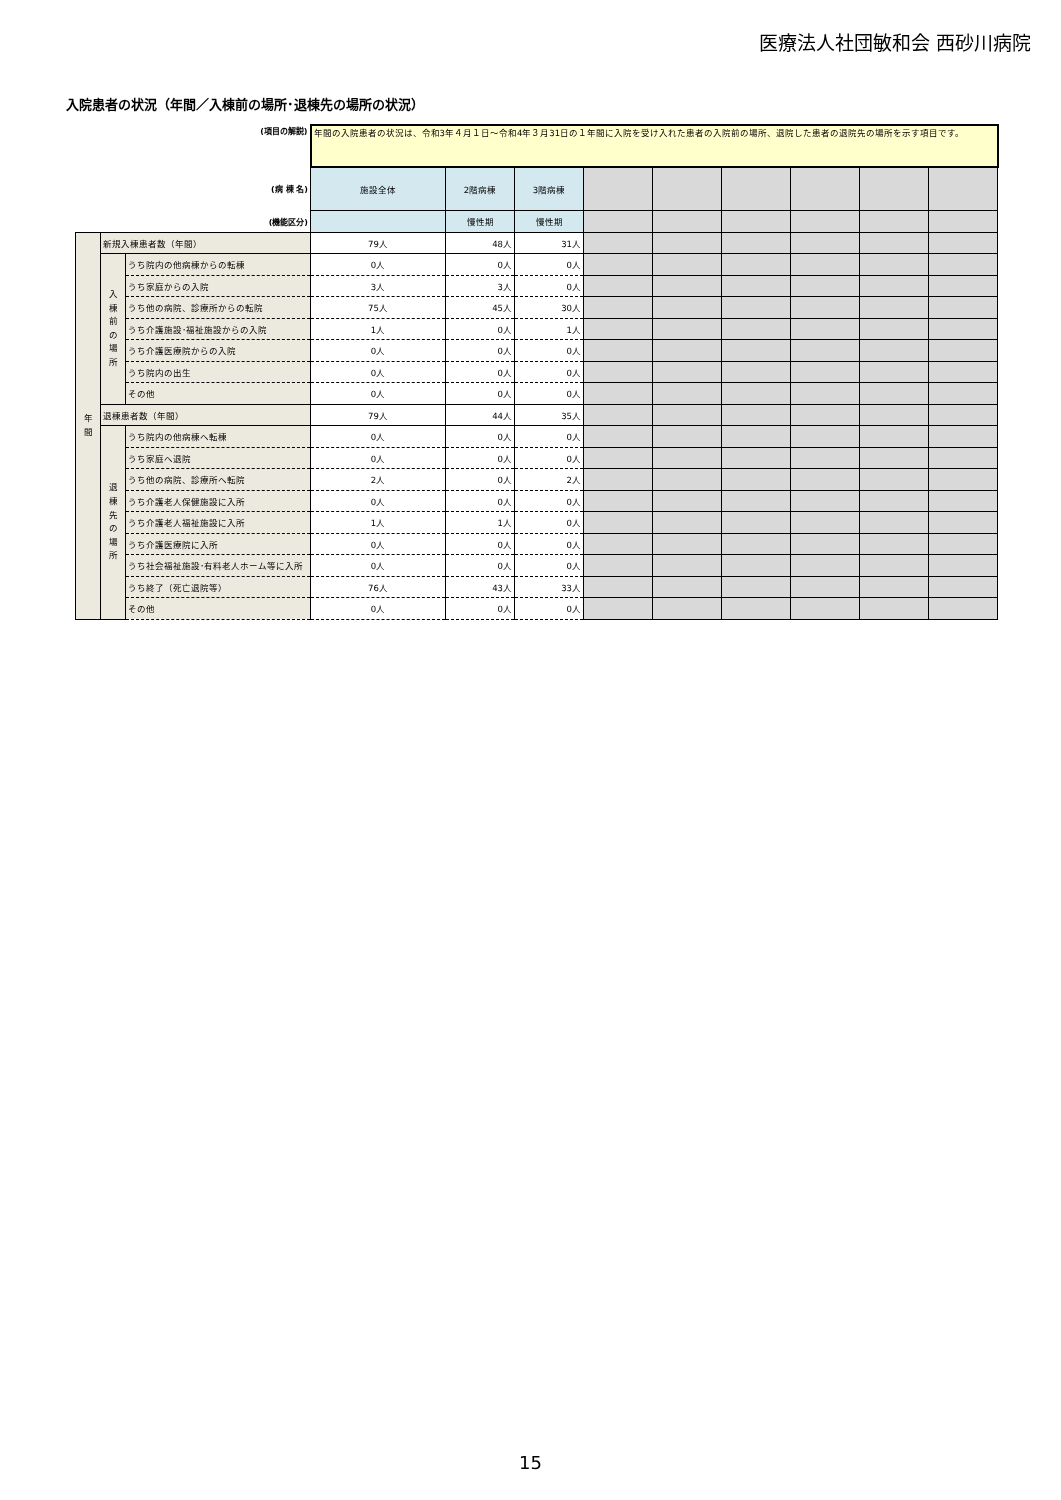医療法人社団敏和会 西砂川病院
入院患者の状況（年間／入棟前の場所･退棟先の場所の状況）
| (項目の解説) | | | 年間の入院患者の状況は、令和3年４月１日～令和4年３月31日の１年間に入院を受け入れた患者の入院前の場所、退院した患者の退院先の場所を示す項目です。 | | | | | | | | |
| (病 棟 名) | | | 施設全体 | 2階病棟 | 3階病棟 | | | | | | |
| (機能区分) | | | | 慢性期 | 慢性期 | | | | | | |
| 年 間 | 新規入棟患者数（年間） | | 79人 | 48人 | 31人 | | | | | | |
| | 入 棟 前 の 場 所 | うち院内の他病棟からの転棟 | 0人 | 0人 | 0人 | | | | | | |
| | | うち家庭からの入院 | 3人 | 3人 | 0人 | | | | | | |
| | | うち他の病院、診療所からの転院 | 75人 | 45人 | 30人 | | | | | | |
| | | うち介護施設･福祉施設からの入院 | 1人 | 0人 | 1人 | | | | | | |
| | | うち介護医療院からの入院 | 0人 | 0人 | 0人 | | | | | | |
| | | うち院内の出生 | 0人 | 0人 | 0人 | | | | | | |
| | | その他 | 0人 | 0人 | 0人 | | | | | | |
| | 退棟患者数（年間） | | 79人 | 44人 | 35人 | | | | | | |
| | 退 棟 先 の 場 所 | うち院内の他病棟へ転棟 | 0人 | 0人 | 0人 | | | | | | |
| | | うち家庭へ退院 | 0人 | 0人 | 0人 | | | | | | |
| | | うち他の病院、診療所へ転院 | 2人 | 0人 | 2人 | | | | | | |
| | | うち介護老人保健施設に入所 | 0人 | 0人 | 0人 | | | | | | |
| | | うち介護老人福祉施設に入所 | 1人 | 1人 | 0人 | | | | | | |
| | | うち介護医療院に入所 | 0人 | 0人 | 0人 | | | | | | |
| | | うち社会福祉施設･有料老人ホーム等に入所 | 0人 | 0人 | 0人 | | | | | | |
| | | うち終了（死亡退院等） | 76人 | 43人 | 33人 | | | | | | |
| | | その他 | 0人 | 0人 | 0人 | | | | | | |
15